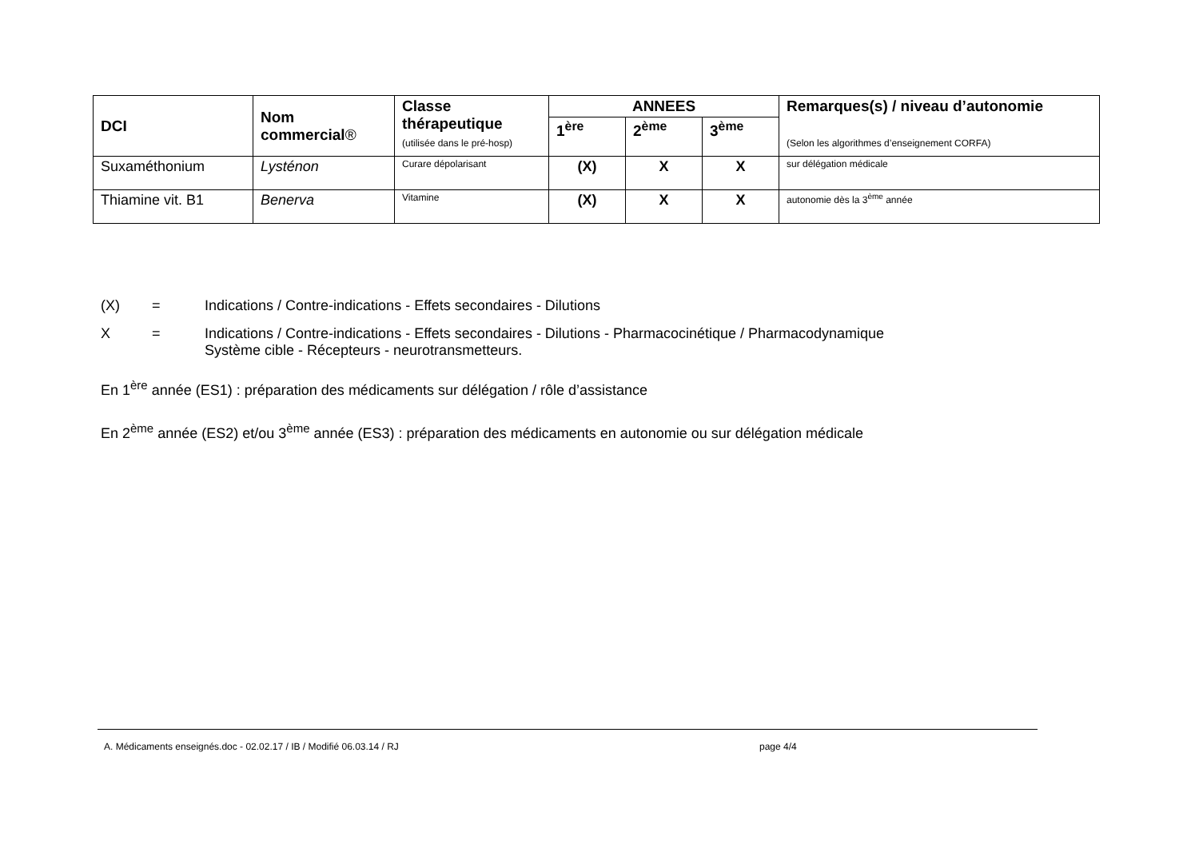| DCI | Nom commercial ® | Classe thérapeutique (utilisée dans le pré-hosp) | ANNEES | | | Remarques(s) / niveau d’autonomie (Selon les algorithmes d’enseignement CORFA) |
| --- | --- | --- | --- | --- | --- | --- |
| | | | 1<sup>ère</sup> | 2<sup>ème</sup> | 3<sup>ème</sup> | |
| Suxaméthonium | Lysténon | Curare dépolarisant | (X) | X | X | sur délégation médicale |
| Thiamine vit. B1 | Benerva | Vitamine | (X) | X | X | autonomie dès la 3<sup>ème</sup> année |
(X) = Indications / Contre-indications - Effets secondaires - Dilutions
X = Indications / Contre-indications - Effets secondaires - Dilutions - Pharmacocinétique / Pharmacodynamique
Système cible - Récepteurs - neurotransmetteurs.
En 1<sup>ère</sup> année (ES1) : préparation des médicaments sur délégation / rôle d’assistance
En 2<sup>ème</sup> année (ES2) et/ou 3<sup>ème</sup> année (ES3) : préparation des médicaments en autonomie ou sur délégation médicale
A. Médicaments enseignés.doc - 02.02.17 / IB / Modifié 06.03.14 / RJ page 4/4